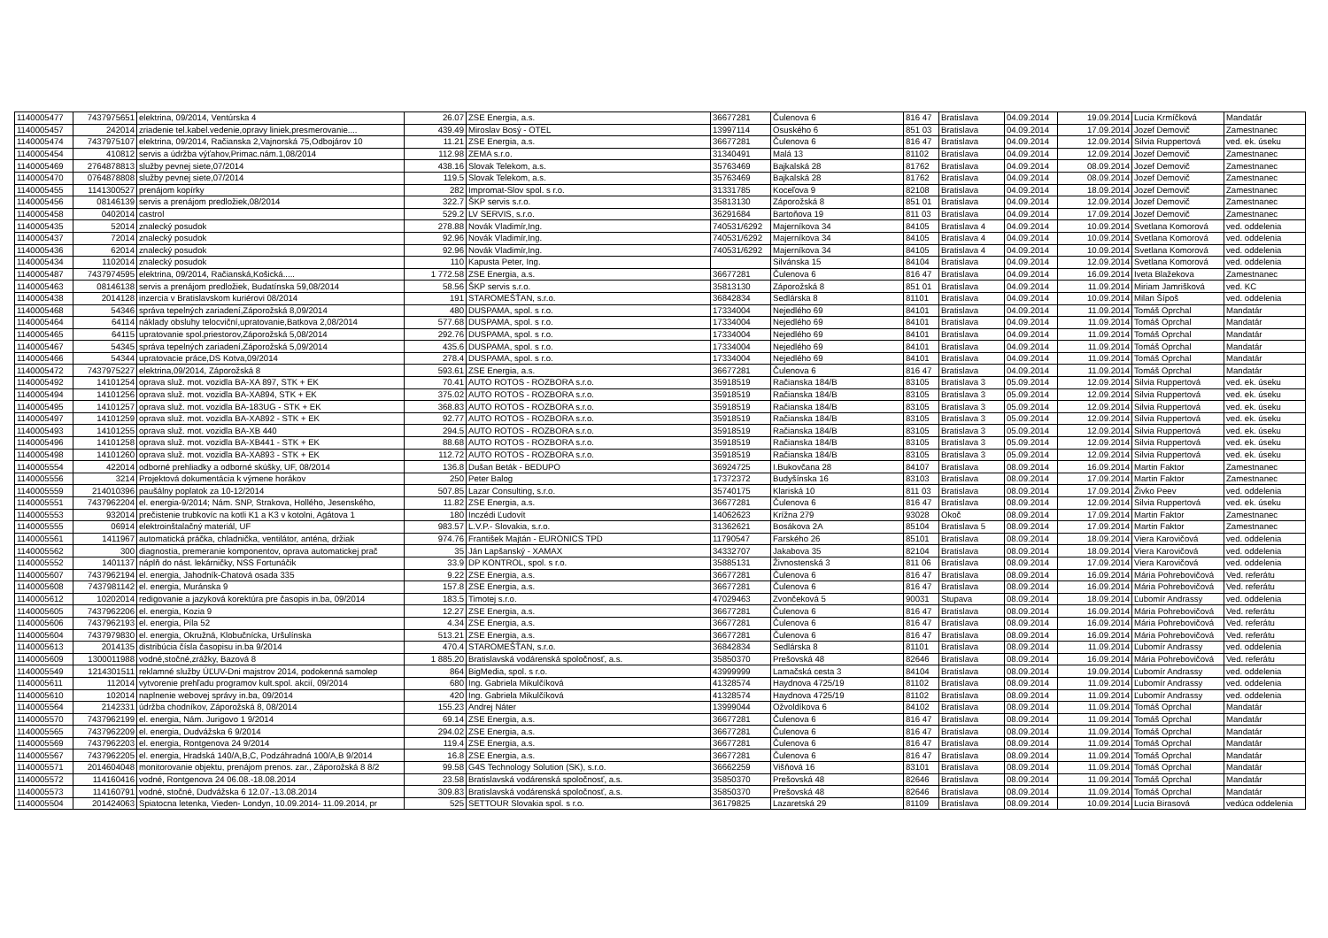| 1140005477 | 7437975651 | elektrina, 09/2014, Ventúrska 4 | 26.07 | ZSE Energia, a.s. | 36677281 | Čulenova 6 | 816 47 | Bratislava | 04.09.2014 | 19.09.2014 | Lucia Krmíčková | Mandatár |
| 1140005457 | 242014 | zriadenie tel.kabel.vedenie,opravy liniek,presmerovanie.... | 439.49 | Miroslav Bosý - OTEL | 13997114 | Osuského 6 | 851 03 | Bratislava | 04.09.2014 | 17.09.2014 | Jozef Demovič | Zamestnanec |
| 1140005474 | 7437975107 | elektrina, 09/2014, Račianska 2,Vajnorská 75,Odbojárov 10 | 11.21 | ZSE Energia, a.s. | 36677281 | Čulenova 6 | 816 47 | Bratislava | 04.09.2014 | 12.09.2014 | Silvia Ruppertová | ved. ek. úseku |
| 1140005454 | 410812 | servis a údržba výťahov,Primac.nám.1,08/2014 | 112.98 | ZEMA s.r.o. | 31340491 | Malá 13 | 81102 | Bratislava | 04.09.2014 | 12.09.2014 | Jozef Demovič | Zamestnanec |
| 1140005469 | 2764878813 | služby pevnej siete,07/2014 | 438.16 | Slovak Telekom, a.s. | 35763469 | Bajkalská 28 | 81762 | Bratislava | 04.09.2014 | 08.09.2014 | Jozef Demovič | Zamestnanec |
| 1140005470 | 0764878808 | služby pevnej siete,07/2014 | 119.5 | Slovak Telekom, a.s. | 35763469 | Bajkalská 28 | 81762 | Bratislava | 04.09.2014 | 08.09.2014 | Jozef Demovič | Zamestnanec |
| 1140005455 | 1141300527 | prenájom kopírky | 282 | Impromat-Slov spol. s r.o. | 31331785 | Koceľova 9 | 82108 | Bratislava | 04.09.2014 | 18.09.2014 | Jozef Demovič | Zamestnanec |
| 1140005456 | 08146139 | servis a prenájom predložiek,08/2014 | 322.7 | ŠKP servis s.r.o. | 35813130 | Záporožská 8 | 851 01 | Bratislava | 04.09.2014 | 12.09.2014 | Jozef Demovič | Zamestnanec |
| 1140005458 | 0402014 | castrol | 529.2 | LV SERVIS, s.r.o. | 36291684 | Bartoňova 19 | 811 03 | Bratislava | 04.09.2014 | 17.09.2014 | Jozef Demovič | Zamestnanec |
| 1140005435 | 52014 | znalecký posudok | 278.88 | Novák Vladimír,Ing. | 740531/6292 | Majerníkova 34 | 84105 | Bratislava 4 | 04.09.2014 | 10.09.2014 | Svetlana Komorová | ved. oddelenia |
| 1140005437 | 72014 | znalecký posudok | 92.96 | Novák Vladimír,Ing. | 740531/6292 | Majerníkova 34 | 84105 | Bratislava 4 | 04.09.2014 | 10.09.2014 | Svetlana Komorová | ved. oddelenia |
| 1140005436 | 62014 | znalecký posudok | 92.96 | Novák Vladimír,Ing. | 740531/6292 | Majerníkova 34 | 84105 | Bratislava 4 | 04.09.2014 | 10.09.2014 | Svetlana Komorová | ved. oddelenia |
| 1140005434 | 1102014 | znalecký posudok | 110 | Kapusta Peter, Ing. | | Silvánska 15 | 84104 | Bratislava | 04.09.2014 | 12.09.2014 | Svetlana Komorová | ved. oddelenia |
| 1140005487 | 7437974595 | elektrina, 09/2014, Račianská,Košická..... | 1 772.58 | ZSE Energia, a.s. | 36677281 | Čulenova 6 | 816 47 | Bratislava | 04.09.2014 | 16.09.2014 | Iveta Blažekova | Zamestnanec |
| 1140005463 | 08146138 | servis a prenájom predložiek, Budatínska 59,08/2014 | 58.56 | ŠKP servis s.r.o. | 35813130 | Záporožská 8 | 851 01 | Bratislava | 04.09.2014 | 11.09.2014 | Miriam Jamrišková | ved. KC |
| 1140005438 | 2014128 | inzercia v Bratislavskom kuriérovi 08/2014 | 191 | STAROMEŠŤAN, s.r.o. | 36842834 | Sedlárska 8 | 81101 | Bratislava | 04.09.2014 | 10.09.2014 | Milan Šípoš | ved. oddelenia |
| 1140005468 | 54346 | správa tepelných zariadení,Záporožská 8,09/2014 | 480 | DUSPAMA, spol. s r.o. | 17334004 | Nejedlého 69 | 84101 | Bratislava | 04.09.2014 | 11.09.2014 | Tomáš Oprchal | Mandatár |
| 1140005464 | 64114 | náklady obsluhy telocviční,upratovanie,Batkova 2,08/2014 | 577.68 | DUSPAMA, spol. s r.o. | 17334004 | Nejedlého 69 | 84101 | Bratislava | 04.09.2014 | 11.09.2014 | Tomáš Oprchal | Mandatár |
| 1140005465 | 64115 | upratovanie spol.priestorov,Záporožská 5,08/2014 | 292.76 | DUSPAMA, spol. s r.o. | 17334004 | Nejedlého 69 | 84101 | Bratislava | 04.09.2014 | 11.09.2014 | Tomáš Oprchal | Mandatár |
| 1140005467 | 54345 | správa tepelných zariadení,Záporožská 5,09/2014 | 435.6 | DUSPAMA, spol. s r.o. | 17334004 | Nejedlého 69 | 84101 | Bratislava | 04.09.2014 | 11.09.2014 | Tomáš Oprchal | Mandatár |
| 1140005466 | 54344 | upratovacie práce,DS Kotva,09/2014 | 278.4 | DUSPAMA, spol. s r.o. | 17334004 | Nejedlého 69 | 84101 | Bratislava | 04.09.2014 | 11.09.2014 | Tomáš Oprchal | Mandatár |
| 1140005472 | 7437975227 | elektrina,09/2014, Záporožská 8 | 593.61 | ZSE Energia, a.s. | 36677281 | Čulenova 6 | 816 47 | Bratislava | 04.09.2014 | 11.09.2014 | Tomáš Oprchal | Mandatár |
| 1140005492 | 14101254 | oprava služ. mot. vozidla BA-XA 897, STK + EK | 70.41 | AUTO ROTOS - ROZBORA s.r.o. | 35918519 | Račianska 184/B | 83105 | Bratislava 3 | 05.09.2014 | 12.09.2014 | Silvia Ruppertová | ved. ek. úseku |
| 1140005494 | 14101256 | oprava služ. mot. vozidla BA-XA894, STK + EK | 375.02 | AUTO ROTOS - ROZBORA s.r.o. | 35918519 | Račianska 184/B | 83105 | Bratislava 3 | 05.09.2014 | 12.09.2014 | Silvia Ruppertová | ved. ek. úseku |
| 1140005495 | 14101257 | oprava služ. mot. vozidla BA-183UG - STK + EK | 368.83 | AUTO ROTOS - ROZBORA s.r.o. | 35918519 | Račianska 184/B | 83105 | Bratislava 3 | 05.09.2014 | 12.09.2014 | Silvia Ruppertová | ved. ek. úseku |
| 1140005497 | 14101259 | oprava služ. mot. vozidla BA-XA892 - STK + EK | 92.77 | AUTO ROTOS - ROZBORA s.r.o. | 35918519 | Račianska 184/B | 83105 | Bratislava 3 | 05.09.2014 | 12.09.2014 | Silvia Ruppertová | ved. ek. úseku |
| 1140005493 | 14101255 | oprava služ. mot. vozidla BA-XB 440 | 294.5 | AUTO ROTOS - ROZBORA s.r.o. | 35918519 | Račianska 184/B | 83105 | Bratislava 3 | 05.09.2014 | 12.09.2014 | Silvia Ruppertová | ved. ek. úseku |
| 1140005496 | 14101258 | oprava služ. mot. vozidla BA-XB441 - STK + EK | 88.68 | AUTO ROTOS - ROZBORA s.r.o. | 35918519 | Račianska 184/B | 83105 | Bratislava 3 | 05.09.2014 | 12.09.2014 | Silvia Ruppertová | ved. ek. úseku |
| 1140005498 | 14101260 | oprava služ. mot. vozidla BA-XA893 - STK + EK | 112.72 | AUTO ROTOS - ROZBORA s.r.o. | 35918519 | Račianska 184/B | 83105 | Bratislava 3 | 05.09.2014 | 12.09.2014 | Silvia Ruppertová | ved. ek. úseku |
| 1140005554 | 422014 | odborné prehliadky a odborné skúšky, UF, 08/2014 | 136.8 | Dušan Beták - BEDUPO | 36924725 | I.Bukovčana 28 | 84107 | Bratislava | 08.09.2014 | 16.09.2014 | Martin Faktor | Zamestnanec |
| 1140005556 | 3214 | Projektová dokumentácia k výmene horákov | 250 | Peter Balog | 17372372 | Budyšínska 16 | 83103 | Bratislava | 08.09.2014 | 17.09.2014 | Martin Faktor | Zamestnanec |
| 1140005559 | 214010396 | paušálny poplatok za 10-12/2014 | 507.85 | Lazar Consulting, s.r.o. | 35740175 | Klariská 10 | 811 03 | Bratislava | 08.09.2014 | 17.09.2014 | Živko Peev | ved. oddelenia |
| 1140005551 | 7437962204 | el. energia-9/2014; Nám. SNP, Strakova, Hollého, Jesenského, | 11.82 | ZSE Energia, a.s. | 36677281 | Čulenova 6 | 816 47 | Bratislava | 08.09.2014 | 12.09.2014 | Silvia Ruppertová | ved. ek. úseku |
| 1140005553 | 932014 | prečistenie trubkovíc na kotli K1 a K3 v kotolni, Agátova 1 | 180 | Inczédi Ľudovít | 14062623 | Krížna 279 | 93028 | Okoč | 08.09.2014 | 17.09.2014 | Martin Faktor | Zamestnanec |
| 1140005555 | 06914 | elektroinštalačný materiál, UF | 983.57 | L.V.P.- Slovakia, s.r.o. | 31362621 | Bosákova 2A | 85104 | Bratislava 5 | 08.09.2014 | 17.09.2014 | Martin Faktor | Zamestnanec |
| 1140005561 | 1411967 | automatická práčka, chladnička, ventilátor, anténa, držiak | 974.76 | František Majtán - EURONICS TPD | 11790547 | Farského 26 | 85101 | Bratislava | 08.09.2014 | 18.09.2014 | Viera Karovičová | ved. oddelenia |
| 1140005562 | 300 | diagnostia, premeranie komponentov, oprava automatickej prač | 35 | Ján Lapšanský - XAMAX | 34332707 | Jakabova 35 | 82104 | Bratislava | 08.09.2014 | 18.09.2014 | Viera Karovičová | ved. oddelenia |
| 1140005552 | 1401137 | náplň do nást. lekárničky, NSS Fortunáčik | 33.9 | DP KONTROL, spol. s r.o. | 35885131 | Živnostenská 3 | 811 06 | Bratislava | 08.09.2014 | 17.09.2014 | Viera Karovičová | ved. oddelenia |
| 1140005607 | 7437962194 | el. energia, Jahodník-Chatová osada 335 | 9.22 | ZSE Energia, a.s. | 36677281 | Čulenova 6 | 816 47 | Bratislava | 08.09.2014 | 16.09.2014 | Mária Pohrebovičová | Ved. referátu |
| 1140005608 | 7437981142 | el. energia, Muránska 9 | 157.8 | ZSE Energia, a.s. | 36677281 | Čulenova 6 | 816 47 | Bratislava | 08.09.2014 | 16.09.2014 | Mária Pohrebovičová | Ved. referátu |
| 1140005612 | 10202014 | redigovanie a jazyková korektúra pre časopis in.ba, 09/2014 | 183.5 | Timotej s.r.o. | 47029463 | Zvončeková 5 | 90031 | Stupava | 08.09.2014 | 18.09.2014 | Ľubomír Andrassy | ved. oddelenia |
| 1140005605 | 7437962206 | el. energia, Kozia 9 | 12.27 | ZSE Energia, a.s. | 36677281 | Čulenova 6 | 816 47 | Bratislava | 08.09.2014 | 16.09.2014 | Mária Pohrebovičová | Ved. referátu |
| 1140005606 | 7437962193 | el. energia, Píla 52 | 4.34 | ZSE Energia, a.s. | 36677281 | Čulenova 6 | 816 47 | Bratislava | 08.09.2014 | 16.09.2014 | Mária Pohrebovičová | Ved. referátu |
| 1140005604 | 7437979830 | el. energia, Okružná, Klobučnícka, Uršulínska | 513.21 | ZSE Energia, a.s. | 36677281 | Čulenova 6 | 816 47 | Bratislava | 08.09.2014 | 16.09.2014 | Mária Pohrebovičová | Ved. referátu |
| 1140005613 | 2014135 | distribúcia čísla časopisu in.ba 9/2014 | 470.4 | STAROMEŠŤAN, s.r.o. | 36842834 | Sedlárska 8 | 81101 | Bratislava | 08.09.2014 | 11.09.2014 | Ľubomír Andrassy | ved. oddelenia |
| 1140005609 | 1300011988 | vodné,stočné,zrážky, Bazová 8 | 1 885.20 | Bratislavská vodárenská spoločnosť, a.s. | 35850370 | Prešovská 48 | 82646 | Bratislava | 08.09.2014 | 16.09.2014 | Mária Pohrebovičová | Ved. referátu |
| 1140005549 | 1214301511 | reklamné služby ÚĽUV-Dni majstrov 2014, podokenná samolep | 864 | BigMedia, spol. s r.o. | 43999999 | Lamačská cesta 3 | 84104 | Bratislava | 08.09.2014 | 19.09.2014 | Ľubomír Andrassy | ved. oddelenia |
| 1140005611 | 112014 | vytvorenie prehľadu programov kult.spol. akcií, 09/2014 | 680 | Ing. Gabriela Mikulčíková | 41328574 | Haydnova 4725/19 | 81102 | Bratislava | 08.09.2014 | 11.09.2014 | Ľubomír Andrassy | ved. oddelenia |
| 1140005610 | 102014 | naplnenie webovej správy in.ba, 09/2014 | 420 | Ing. Gabriela Mikulčíková | 41328574 | Haydnova 4725/19 | 81102 | Bratislava | 08.09.2014 | 11.09.2014 | Ľubomír Andrassy | ved. oddelenia |
| 1140005564 | 2142331 | údržba chodníkov, Záporožská 8, 08/2014 | 155.23 | Andrej Náter | 13999044 | Ožvoldíkova 6 | 84102 | Bratislava | 08.09.2014 | 11.09.2014 | Tomáš Oprchal | Mandatár |
| 1140005570 | 7437962199 | el. energia, Nám. Jurigovo 1 9/2014 | 69.14 | ZSE Energia, a.s. | 36677281 | Čulenova 6 | 816 47 | Bratislava | 08.09.2014 | 11.09.2014 | Tomáš Oprchal | Mandatár |
| 1140005565 | 7437962209 | el. energia, Dudvážska 6 9/2014 | 294.02 | ZSE Energia, a.s. | 36677281 | Čulenova 6 | 816 47 | Bratislava | 08.09.2014 | 11.09.2014 | Tomáš Oprchal | Mandatár |
| 1140005569 | 7437962203 | el. energia, Rontgenova 24 9/2014 | 119.4 | ZSE Energia, a.s. | 36677281 | Čulenova 6 | 816 47 | Bratislava | 08.09.2014 | 11.09.2014 | Tomáš Oprchal | Mandatár |
| 1140005567 | 7437962205 | el. energia, Hradská 140/A,B,C, Podzáhradná 100/A,B 9/2014 | 16.8 | ZSE Energia, a.s. | 36677281 | Čulenova 6 | 816 47 | Bratislava | 08.09.2014 | 11.09.2014 | Tomáš Oprchal | Mandatár |
| 1140005571 | 2014604048 | monitorovanie objektu, prenájom prenos. zar., Záporožská 8 8/2 | 99.58 | G4S Technology Solution (SK), s.r.o. | 36662259 | Višňová 16 | 83101 | Bratislava | 08.09.2014 | 11.09.2014 | Tomáš Oprchal | Mandatár |
| 1140005572 | 114160416 | vodné, Rontgenova 24 06.08.-18.08.2014 | 23.58 | Bratislavská vodárenská spoločnosť, a.s. | 35850370 | Prešovská 48 | 82646 | Bratislava | 08.09.2014 | 11.09.2014 | Tomáš Oprchal | Mandatár |
| 1140005573 | 114160791 | vodné, stočné, Dudvážska 6 12.07.-13.08.2014 | 309.83 | Bratislavská vodárenská spoločnosť, a.s. | 35850370 | Prešovská 48 | 82646 | Bratislava | 08.09.2014 | 11.09.2014 | Tomáš Oprchal | Mandatár |
| 1140005504 | 201424063 | Spiatocna letenka, Vieden- Londyn, 10.09.2014- 11.09.2014, pr | 525 | SETTOUR Slovakia spol. s r.o. | 36179825 | Lazaretská 29 | 81109 | Bratislava | 08.09.2014 | 10.09.2014 | Lucia Birasová | vedúca oddelenia |